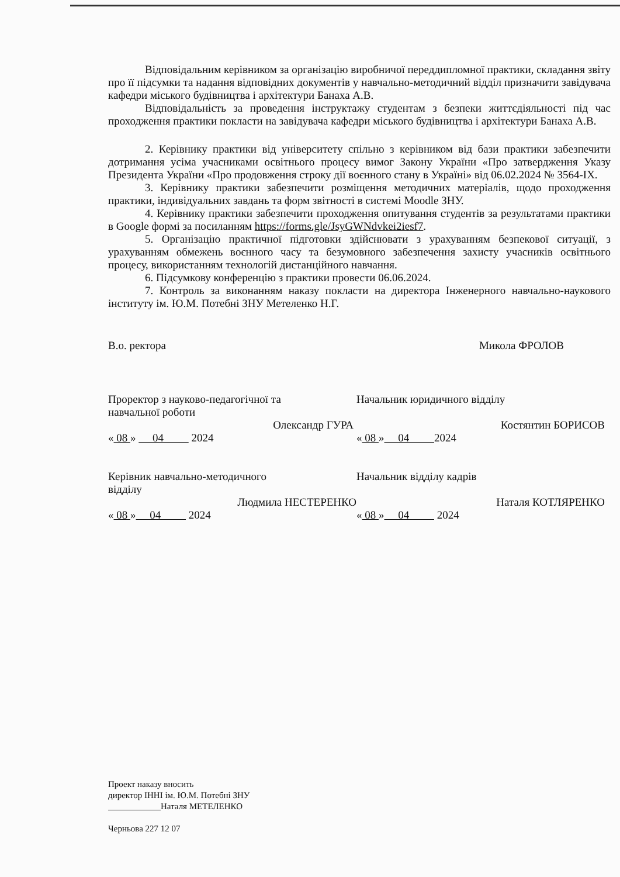Відповідальним керівником за організацію виробничої переддипломної практики, складання звіту про її підсумки та надання відповідних документів у навчально-методичний відділ призначити завідувача кафедри міського будівництва і архітектури Банаха А.В.
Відповідальність за проведення інструктажу студентам з безпеки життєдіяльності під час проходження практики покласти на завідувача кафедри міського будівництва і архітектури Банаха А.В.
2. Керівнику практики від університету спільно з керівником від бази практики забезпечити дотримання усіма учасниками освітнього процесу вимог Закону України «Про затвердження Указу Президента України «Про продовження строку дії воєнного стану в Україні» від 06.02.2024 № 3564-IX.
3. Керівнику практики забезпечити розміщення методичних матеріалів, щодо проходження практики, індивідуальних завдань та форм звітності в системі Moodle ЗНУ.
4. Керівнику практики забезпечити проходження опитування студентів за результатами практики в Google формі за посиланням https://forms.gle/JsyGWNdvkei2iesf7.
5. Організацію практичної підготовки здійснювати з урахуванням безпекової ситуації, з урахуванням обмежень воєнного часу та безумовного забезпечення захисту учасників освітнього процесу, використанням технологій дистанційного навчання.
6. Підсумкову конференцію з практики провести 06.06.2024.
7. Контроль за виконанням наказу покласти на директора Інженерного навчально-наукового інституту ім. Ю.М. Потебні ЗНУ Метеленко Н.Г.
В.о. ректора Микола ФРОЛОВ
Проректор з науково-педагогічної та
навчальної роботи
Олександр ГУРА
« 08 » 04 2024
Керівник навчально-методичного
відділу
Людмила НЕСТЕРЕНКО
« 08 » 04 2024
Начальник юридичного відділу
Костянтин БОРИСОВ
« 08 » 04 2024
Начальник відділу кадрів
Наталя КОТЛЯРЕНКО
« 08 » 04 2024
Проект наказу вносить
директор ІННІ ім. Ю.М. Потебні ЗНУ
Наталя МЕТЕЛЕНКО
Черньова 227 12 07